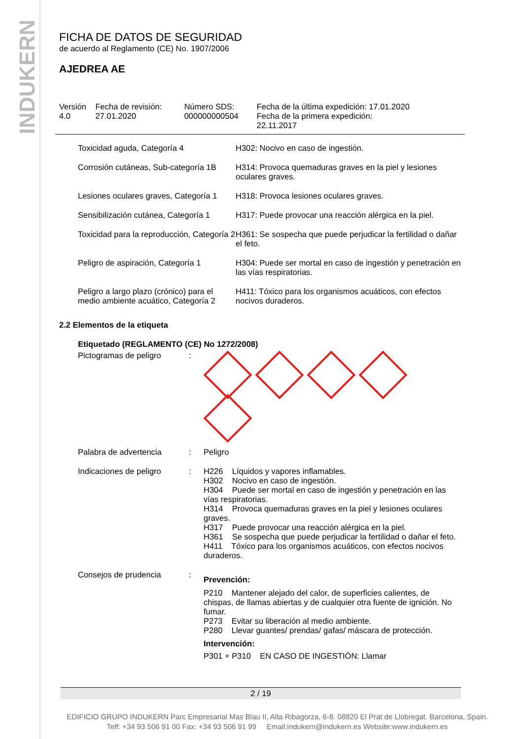INDUKERN
FICHA DE DATOS DE SEGURIDAD
de acuerdo al Reglamento (CE) No. 1907/2006
AJEDREA AE
| Versión 4.0 | Fecha de revisión: 27.01.2020 | Número SDS: 000000000504 | Fecha de la última expedición: 17.01.2020 Fecha de la primera expedición: 22.11.2017 |
| Toxicidad aguda, Categoría 4 | H302: Nocivo en caso de ingestión. |
| Corrosión cutáneas, Sub-categoría 1B | H314: Provoca quemaduras graves en la piel y lesiones oculares graves. |
| Lesiones oculares graves, Categoría 1 | H318: Provoca lesiones oculares graves. |
| Sensibilización cutánea, Categoría 1 | H317: Puede provocar una reacción alérgica en la piel. |
| Toxicidad para la reproducción, Categoría 2 | H361: Se sospecha que puede perjudicar la fertilidad o dañar el feto. |
| Peligro de aspiración, Categoría 1 | H304: Puede ser mortal en caso de ingestión y penetración en las vías respiratorias. |
| Peligro a largo plazo (crónico) para el medio ambiente acuático, Categoría 2 | H411: Tóxico para los organismos acuáticos, con efectos nocivos duraderos. |
2.2 Elementos de la etiqueta
Etiquetado (REGLAMENTO (CE) No 1272/2008)
| Pictogramas de peligro | : | |
| Palabra de advertencia | : | Peligro |
| Indicaciones de peligro | : | H226 Líquidos y vapores inflamables. H302 Nocivo en caso de ingestión. H304 Puede ser mortal en caso de ingestión y penetración en las vías respiratorias. H314 Provoca quemaduras graves en la piel y lesiones oculares graves. H317 Puede provocar una reacción alérgica en la piel. H361 Se sospecha que puede perjudicar la fertilidad o dañar el feto. H411 Tóxico para los organismos acuáticos, con efectos nocivos duraderos. |
| Consejos de prudencia | : | Prevención: P210 Mantener alejado del calor, de superficies calientes, de chispas, de llamas abiertas y de cualquier otra fuente de ignición. No fumar. P273 Evitar su liberación al medio ambiente. P280 Llevar guantes/ prendas/ gafas/ máscara de protección. Intervención: P301 + P310 EN CASO DE INGESTIÓN: Llamar |
2 / 19
EDIFICIO GRUPO INDUKERN Parc Empresarial Mas Blau II, Alta Ribagorza, 6-8. 08820 El Prat de Llobregat. Barcelona, Spain.
Telf: +34 93 506 91 00 Fax: +34 93 506 91 99 Email:indukern@indukern.es Website:www.indukern.es